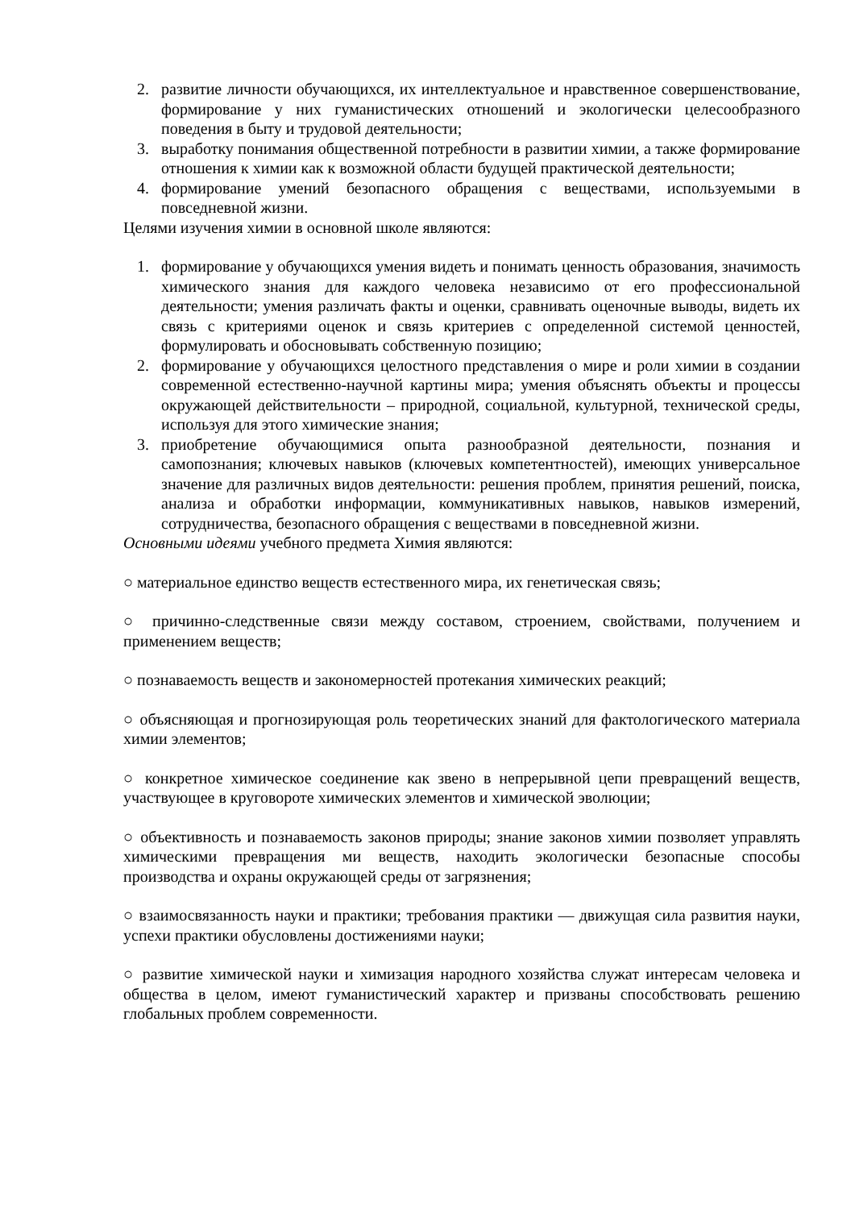2. развитие личности обучающихся, их интеллектуальное и нравственное совершенствование, формирование у них гуманистических отношений и экологически целесообразного поведения в быту и трудовой деятельности;
3. выработку понимания общественной потребности в развитии химии, а также формирование отношения к химии как к возможной области будущей практической деятельности;
4. формирование умений безопасного обращения с веществами, используемыми в повседневной жизни.
Целями изучения химии в основной школе являются:
1. формирование у обучающихся умения видеть и понимать ценность образования, значимость химического знания для каждого человека независимо от его профессиональной деятельности; умения различать факты и оценки, сравнивать оценочные выводы, видеть их связь с критериями оценок и связь критериев с определенной системой ценностей, формулировать и обосновывать собственную позицию;
2. формирование у обучающихся целостного представления о мире и роли химии в создании современной естественно-научной картины мира; умения объяснять объекты и процессы окружающей действительности – природной, социальной, культурной, технической среды, используя для этого химические знания;
3. приобретение обучающимися опыта разнообразной деятельности, познания и самопознания; ключевых навыков (ключевых компетентностей), имеющих универсальное значение для различных видов деятельности: решения проблем, принятия решений, поиска, анализа и обработки информации, коммуникативных навыков, навыков измерений, сотрудничества, безопасного обращения с веществами в повседневной жизни.
Основными идеями учебного предмета Химия являются:
○ материальное единство веществ естественного мира, их генетическая связь;
○ причинно-следственные связи между составом, строением, свойствами, получением и применением веществ;
○ познаваемость веществ и закономерностей протекания химических реакций;
○ объясняющая и прогнозирующая роль теоретических знаний для фактологического материала химии элементов;
○ конкретное химическое соединение как звено в непрерывной цепи превращений веществ, участвующее в круговороте химических элементов и химической эволюции;
○ объективность и познаваемость законов природы; знание законов химии позволяет управлять химическими превращения ми веществ, находить экологически безопасные способы производства и охраны окружающей среды от загрязнения;
○ взаимосвязанность науки и практики; требования практики — движущая сила развития науки, успехи практики обусловлены достижениями науки;
○ развитие химической науки и химизация народного хозяйства служат интересам человека и общества в целом, имеют гуманистический характер и призваны способствовать решению глобальных проблем современности.